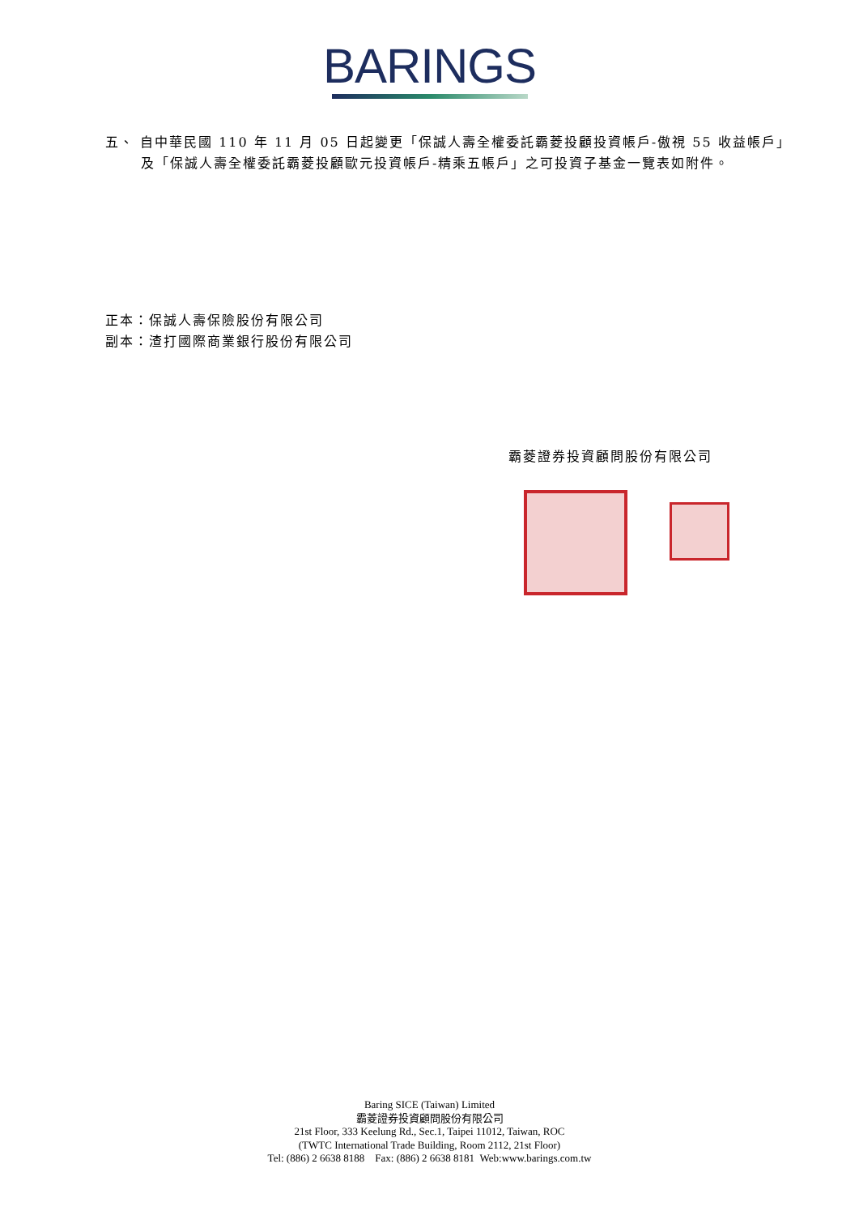BARINGS
五、 自中華民國 110 年 11 月 05 日起變更「保誠人壽全權委託霸菱投顧投資帳戶-傲視 55 收益帳戶」及「保誠人壽全權委託霸菱投顧歐元投資帳戶-精乘五帳戶」之可投資子基金一覽表如附件。
正本：保誠人壽保險股份有限公司
副本：渣打國際商業銀行股份有限公司
霸菱證券投資顧問股份有限公司
Baring SICE (Taiwan) Limited
霸菱證券投資顧問股份有限公司
21st Floor, 333 Keelung Rd., Sec.1, Taipei 11012, Taiwan, ROC
(TWTC International Trade Building, Room 2112, 21st Floor)
Tel: (886) 2 6638 8188 Fax: (886) 2 6638 8181 Web:www.barings.com.tw